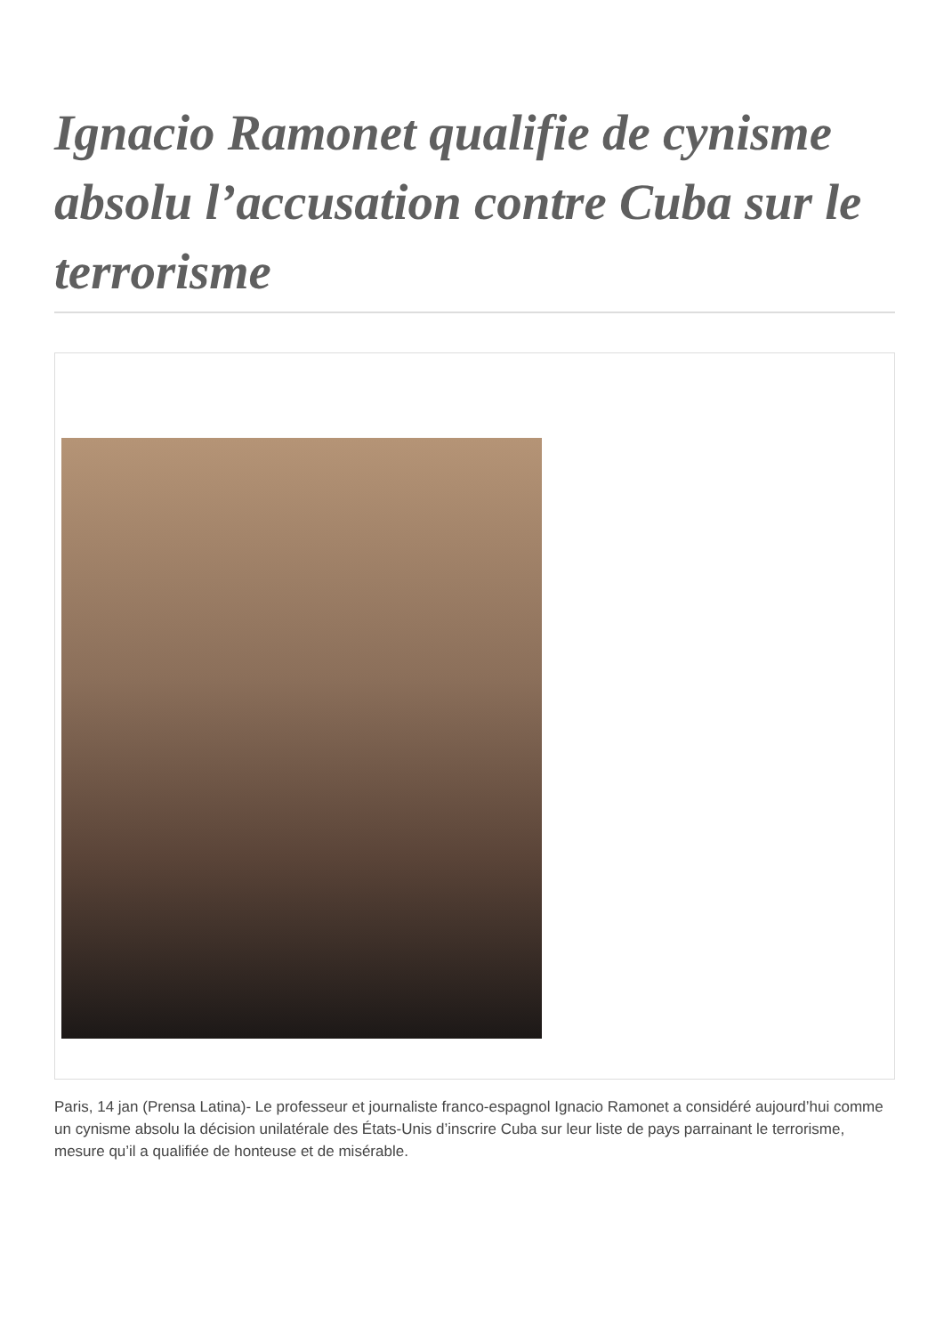Ignacio Ramonet qualifie de cynisme absolu l’accusation contre Cuba sur le terrorisme
Paris, 14 jan (Prensa Latina)- Le professeur et journaliste franco-espagnol Ignacio Ramonet a considéré aujourd’hui comme un cynisme absolu la décision unilatérale des États-Unis d’inscrire Cuba sur leur liste de pays parrainant le terrorisme, mesure qu’il a qualifiée de honteuse et de misérable.